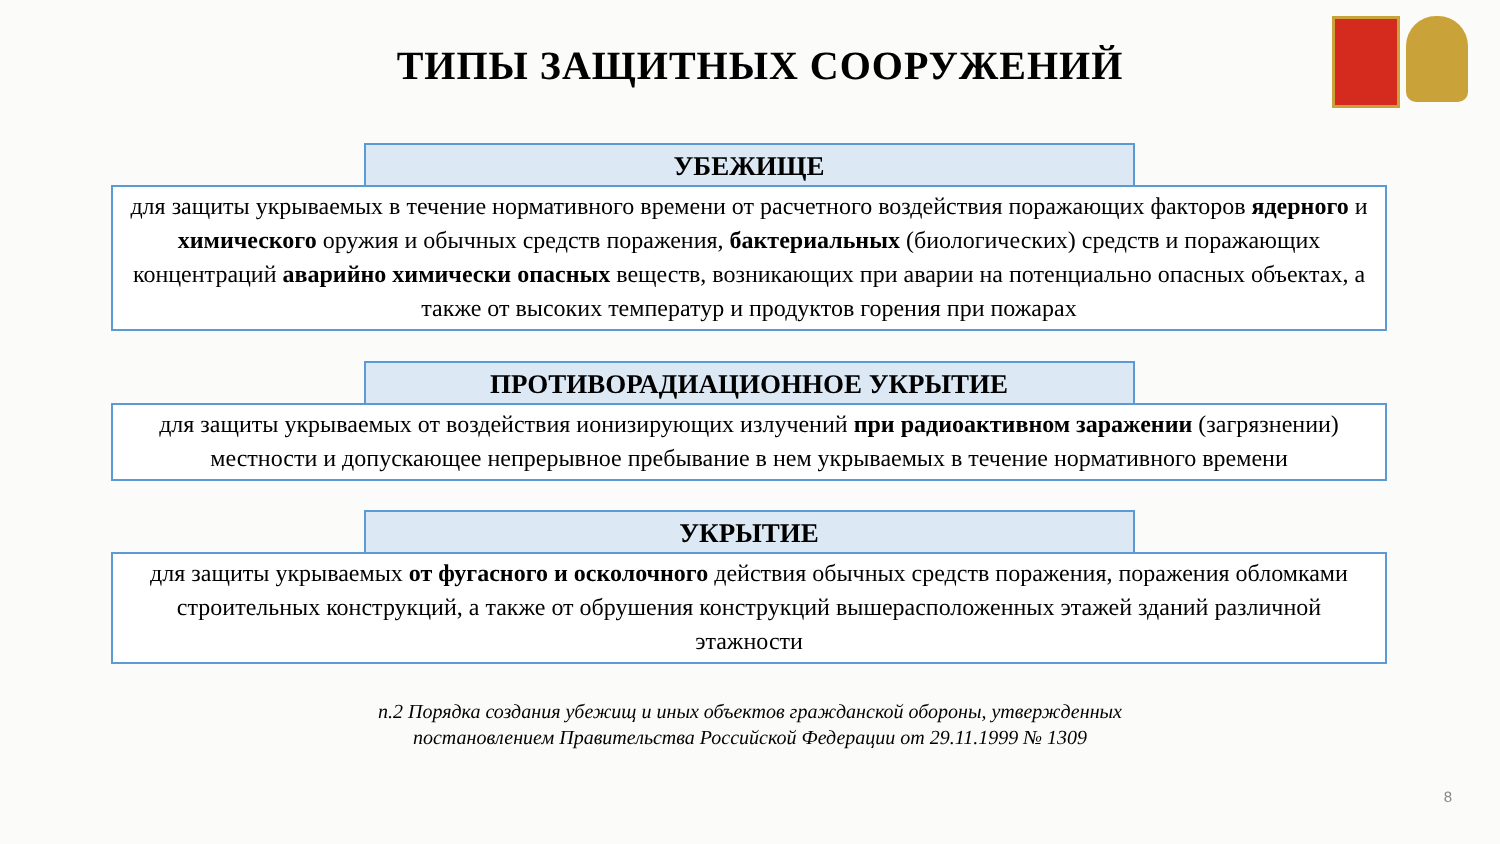ТИПЫ ЗАЩИТНЫХ СООРУЖЕНИЙ
УБЕЖИЩЕ
для защиты укрываемых в течение нормативного времени от расчетного воздействия поражающих факторов ядерного и химического оружия и обычных средств поражения, бактериальных (биологических) средств и поражающих концентраций аварийно химически опасных веществ, возникающих при аварии на потенциально опасных объектах, а также от высоких температур и продуктов горения при пожарах
ПРОТИВОРАДИАЦИОННОЕ УКРЫТИЕ
для защиты укрываемых от воздействия ионизирующих излучений при радиоактивном заражении (загрязнении) местности и допускающее непрерывное пребывание в нем укрываемых в течение нормативного времени
УКРЫТИЕ
для защиты укрываемых от фугасного и осколочного действия обычных средств поражения, поражения обломками строительных конструкций, а также от обрушения конструкций вышерасположенных этажей зданий различной этажности
п.2 Порядка создания убежищ и иных объектов гражданской обороны, утвержденных
постановлением Правительства Российской Федерации от 29.11.1999 № 1309
8